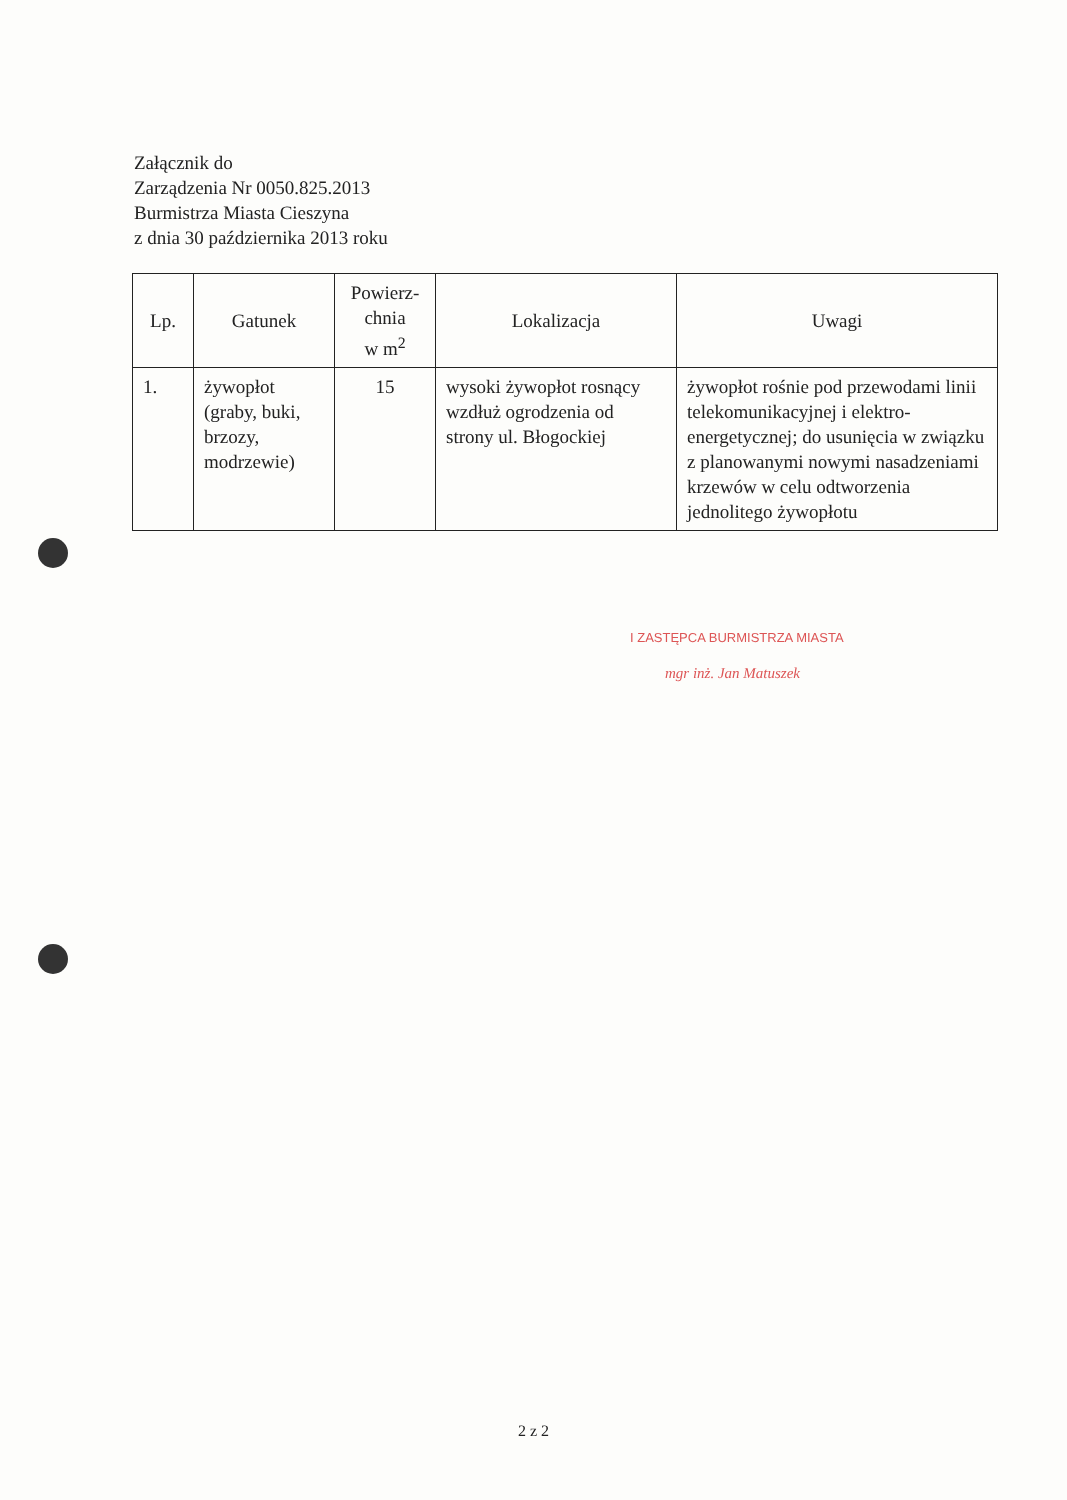Załącznik do
Zarządzenia Nr 0050.825.2013
Burmistrza Miasta Cieszyna
z dnia 30 października 2013 roku
| Lp. | Gatunek | Powierz- chnia w m<sup>2</sup> | Lokalizacja | Uwagi |
| --- | --- | --- | --- | --- |
| 1. | żywopłot (graby, buki, brzozy, modrzewie) | 15 | wysoki żywopłot rosnący wzdłuż ogrodzenia od strony ul. Błogockiej | żywopłot rośnie pod przewodami linii telekomunikacyjnej i elektro-energetycznej; do usunięcia w związku z planowanymi nowymi nasadzeniami krzewów w celu odtworzenia jednolitego żywopłotu |
I ZASTĘPCA BURMISTRZA MIASTA
mgr inż. Jan Matuszek
2 z 2